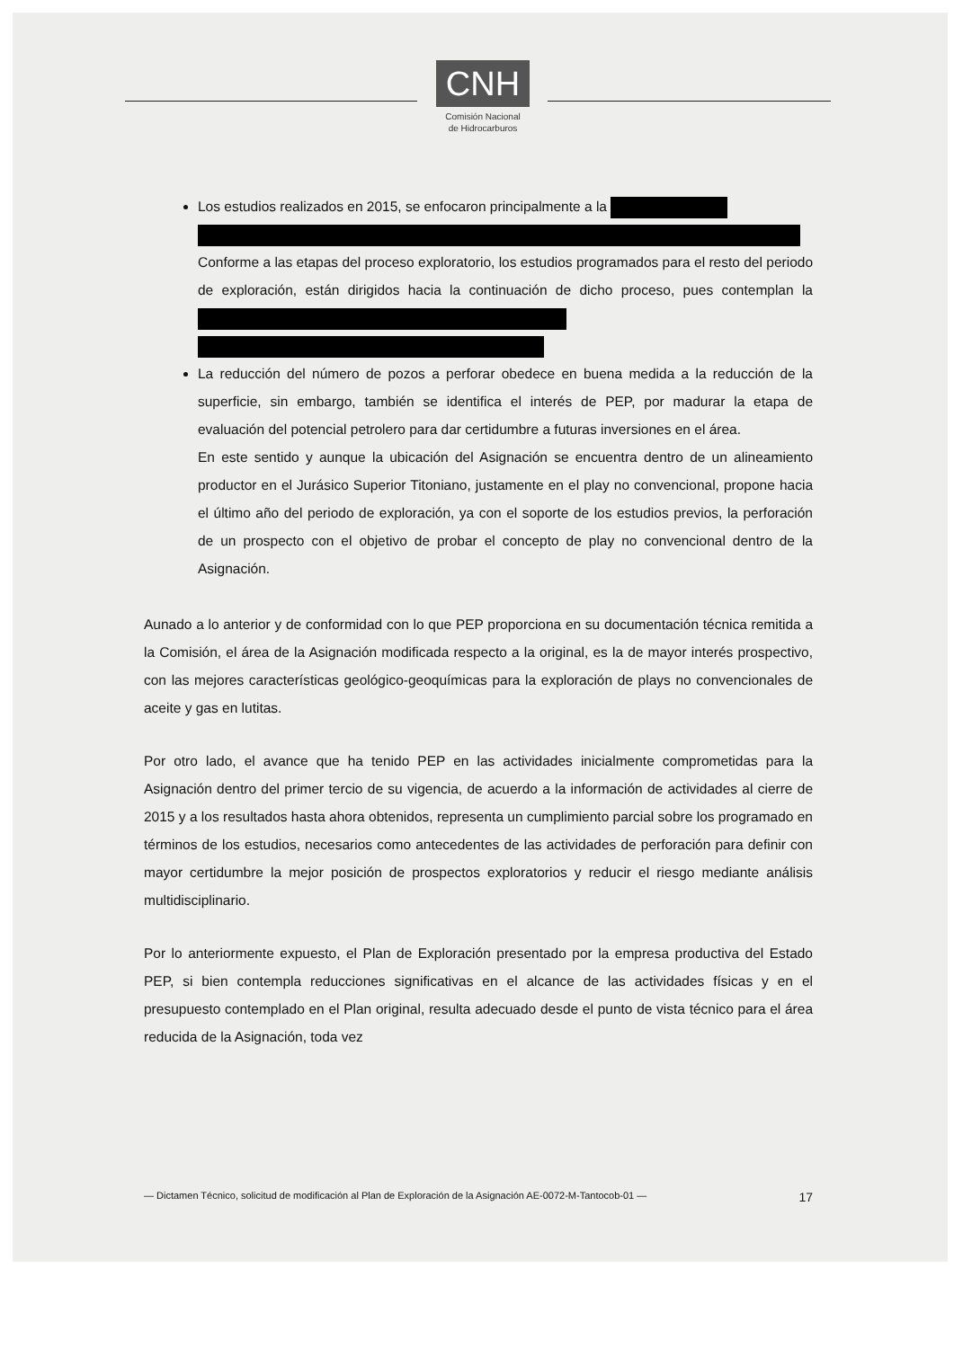CNH
Comisión Nacional
de Hidrocarburos
Los estudios realizados en 2015, se enfocaron principalmente a la
Conforme a las etapas del proceso exploratorio, los estudios programados para el resto del periodo de exploración, están dirigidos hacia la continuación de dicho proceso, pues contemplan la
La reducción del número de pozos a perforar obedece en buena medida a la reducción de la superficie, sin embargo, también se identifica el interés de PEP, por madurar la etapa de evaluación del potencial petrolero para dar certidumbre a futuras inversiones en el área.
En este sentido y aunque la ubicación del Asignación se encuentra dentro de un alineamiento productor en el Jurásico Superior Titoniano, justamente en el play no convencional, propone hacia el último año del periodo de exploración, ya con el soporte de los estudios previos, la perforación de un prospecto con el objetivo de probar el concepto de play no convencional dentro de la Asignación.
Aunado a lo anterior y de conformidad con lo que PEP proporciona en su documentación técnica remitida a la Comisión, el área de la Asignación modificada respecto a la original, es la de mayor interés prospectivo, con las mejores características geológico-geoquímicas para la exploración de plays no convencionales de aceite y gas en lutitas.
Por otro lado, el avance que ha tenido PEP en las actividades inicialmente comprometidas para la Asignación dentro del primer tercio de su vigencia, de acuerdo a la información de actividades al cierre de 2015 y a los resultados hasta ahora obtenidos, representa un cumplimiento parcial sobre los programado en términos de los estudios, necesarios como antecedentes de las actividades de perforación para definir con mayor certidumbre la mejor posición de prospectos exploratorios y reducir el riesgo mediante análisis multidisciplinario.
Por lo anteriormente expuesto, el Plan de Exploración presentado por la empresa productiva del Estado PEP, si bien contempla reducciones significativas en el alcance de las actividades físicas y en el presupuesto contemplado en el Plan original, resulta adecuado desde el punto de vista técnico para el área reducida de la Asignación, toda vez
— Dictamen Técnico, solicitud de modificación al Plan de Exploración de la Asignación AE-0072-M-Tantocob-01 — 17